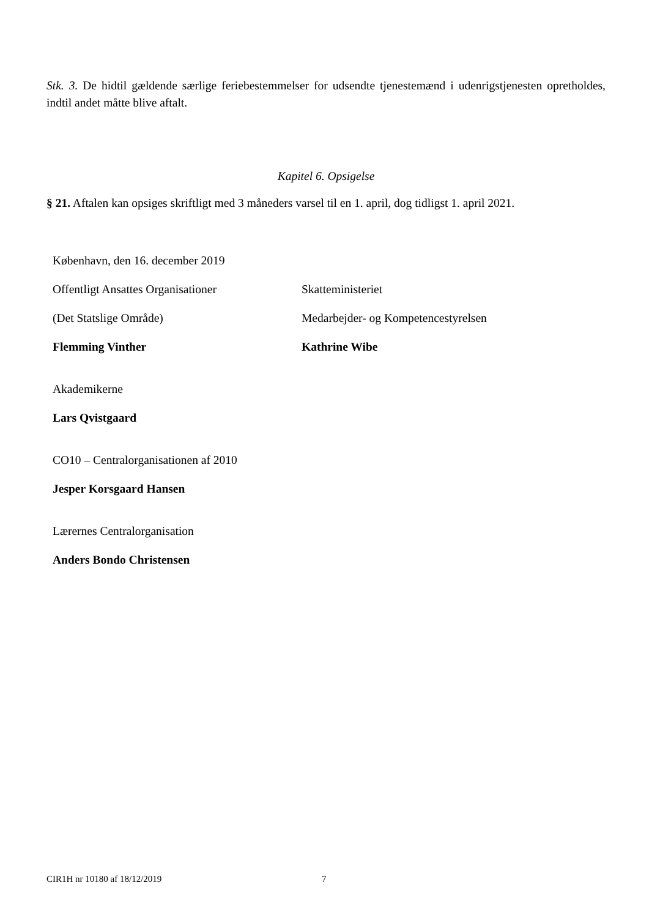Stk. 3. De hidtil gældende særlige feriebestemmelser for udsendte tjenestemænd i udenrigstjenesten opretholdes, indtil andet måtte blive aftalt.
Kapitel 6. Opsigelse
§ 21. Aftalen kan opsiges skriftligt med 3 måneders varsel til en 1. april, dog tidligst 1. april 2021.
København, den 16. december 2019
Offentligt Ansattes Organisationer Skatteministeriet
(Det Statslige Område)
Medarbejder- og Kompetencestyrelsen
Flemming Vinther Kathrine Wibe
Akademikerne
Lars Qvistgaard
CO10 – Centralorganisationen af 2010
Jesper Korsgaard Hansen
Lærernes Centralorganisation
Anders Bondo Christensen
CIR1H nr 10180 af 18/12/2019 7